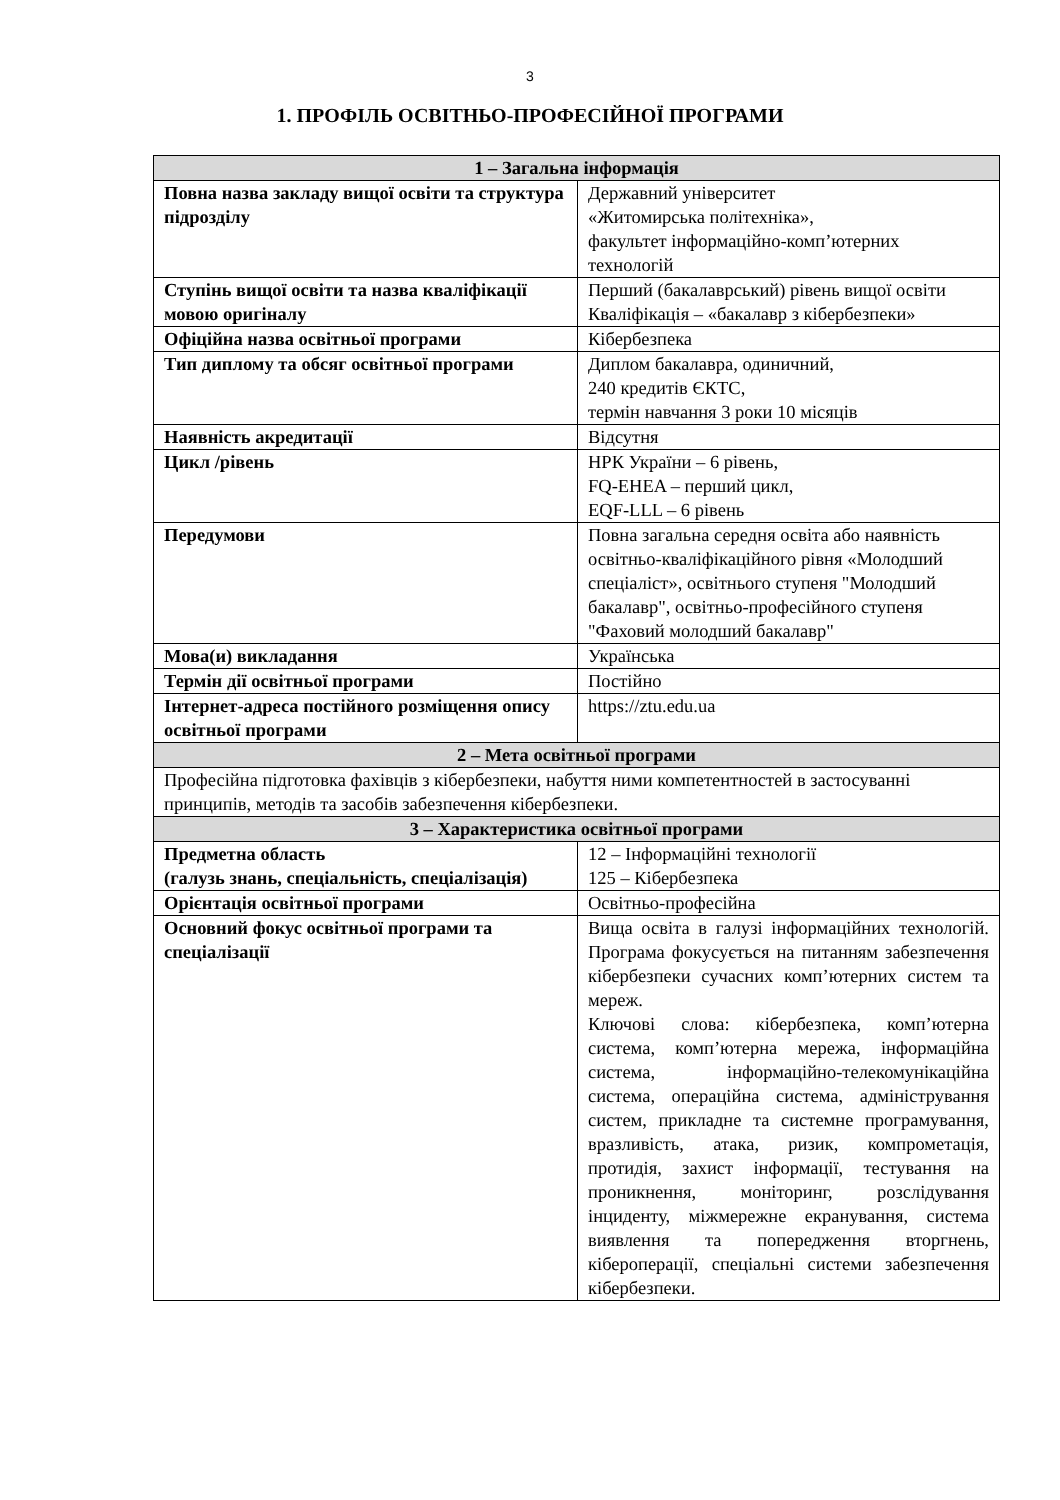3
1. ПРОФІЛЬ ОСВІТНЬО-ПРОФЕСІЙНОЇ ПРОГРАМИ
| 1 – Загальна інформація | |
| --- | --- |
| Повна назва закладу вищої освіти та структура підрозділу | Державний університет «Житомирська політехніка», факультет інформаційно-комп’ютерних технологій |
| Ступінь вищої освіти та назва кваліфікації мовою оригіналу | Перший (бакалаврський) рівень вищої освіти Кваліфікація – «бакалавр з кібербезпеки» |
| Офіційна назва освітньої програми | Кібербезпека |
| Тип диплому та обсяг освітньої програми | Диплом бакалавра, одиничний, 240 кредитів ЄКТС, термін навчання 3 роки 10 місяців |
| Наявність акредитації | Відсутня |
| Цикл /рівень | НРК України – 6 рівень, FQ-EHEA – перший цикл, EQF-LLL – 6 рівень |
| Передумови | Повна загальна середня освіта або наявність освітньо-кваліфікаційного рівня «Молодший спеціаліст», освітнього ступеня "Молодший бакалавр", освітньо-професійного ступеня "Фаховий молодший бакалавр" |
| Мова(и) викладання | Українська |
| Термін дії освітньої програми | Постійно |
| Інтернет-адреса постійного розміщення опису освітньої програми | https://ztu.edu.ua |
| 2 – Мета освітньої програми | |
| Професійна підготовка фахівців з кібербезпеки, набуття ними компетентностей в застосуванні принципів, методів та засобів забезпечення кібербезпеки. | |
| 3 – Характеристика освітньої програми | |
| Предметна область (галузь знань, спеціальність, спеціалізація) | 12 – Інформаційні технології 125 – Кібербезпека |
| Орієнтація освітньої програми | Освітньо-професійна |
| Основний фокус освітньої програми та спеціалізації | Вища освіта в галузі інформаційних технологій. Програма фокусується на питанням забезпечення кібербезпеки сучасних комп’ютерних систем та мереж. Ключові слова: кібербезпека, комп’ютерна система, комп’ютерна мережа, інформаційна система, інформаційно-телекомунікаційна система, операційна система, адміністрування систем, прикладне та системне програмування, вразливість, атака, ризик, компрометація, протидія, захист інформації, тестування на проникнення, моніторинг, розслідування інциденту, міжмережне екранування, система виявлення та попередження вторгнень, кібероперації, спеціальні системи забезпечення кібербезпеки. |